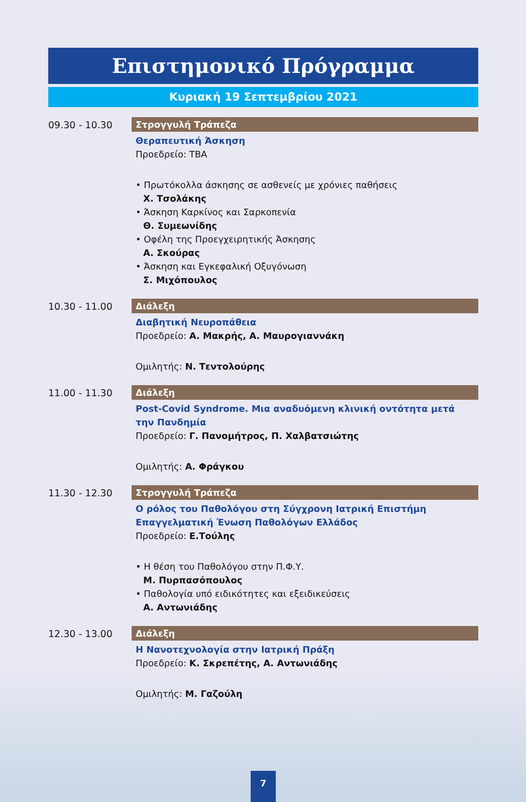Επιστημονικό Πρόγραμμα
Κυριακή 19 Σεπτεμβρίου 2021
09.30 - 10.30 Στρογγυλή Τράπεζα
Θεραπευτική Άσκηση
Προεδρείο: TBA
• Πρωτόκολλα άσκησης σε ασθενείς με χρόνιες παθήσεις
Χ. Τσολάκης
• Άσκηση Καρκίνος και Σαρκοπενία
Θ. Συμεωνίδης
• Οφέλη της Προεγχειρητικής Άσκησης
Α. Σκούρας
• Άσκηση και Εγκεφαλική Οξυγόνωση
Σ. Μιχόπουλος
10.30 - 11.00 Διάλεξη
Διαβητική Νευροπάθεια
Προεδρείο: Α. Μακρής, Α. Μαυρογιαννάκη
Ομιλητής: Ν. Τεντολούρης
11.00 - 11.30 Διάλεξη
Post-Covid Syndrome. Μια αναδυόμενη κλινική οντότητα μετά την Πανδημία
Προεδρείο: Γ. Πανομήτρος, Π. Χαλβατσιώτης
Ομιλητής: Α. Φράγκου
11.30 - 12.30 Στρογγυλή Τράπεζα
Ο ρόλος του Παθολόγου στη Σύγχρονη Ιατρική Επιστήμη
Επαγγελματική Ένωση Παθολόγων Ελλάδος
Προεδρείο: Ε.Τούλης
• Η θέση του Παθολόγου στην Π.Φ.Υ.
Μ. Πυρπασόπουλος
• Παθολογία υπό ειδικότητες και εξειδικεύσεις
Α. Αντωνιάδης
12.30 - 13.00 Διάλεξη
Η Νανοτεχνολογία στην Ιατρική Πράξη
Προεδρείο: Κ. Σκρεπέτης, Α. Αντωνιάδης
Ομιλητής: Μ. Γαζούλη
7